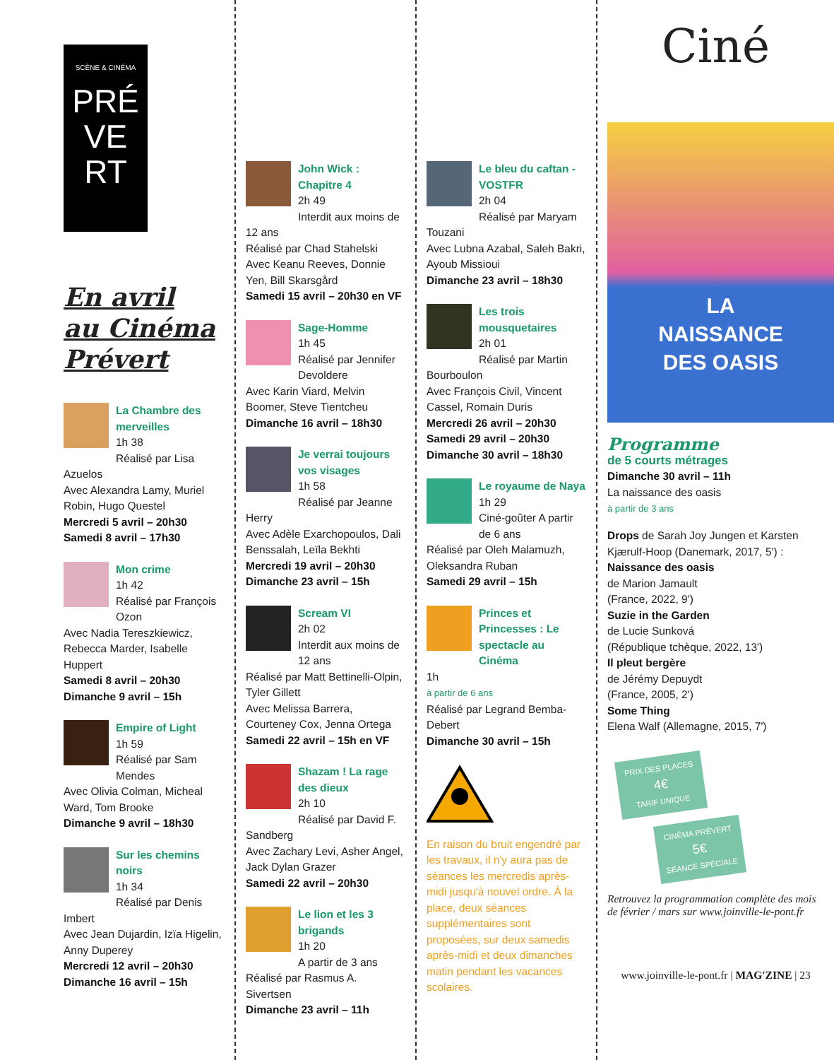SCÈNE & CINÉMA
PRÉ
VE
RT
En avril
au Cinéma
Prévert
La Chambre des merveilles
1h 38
Réalisé par Lisa Azuelos
Avec Alexandra Lamy, Muriel Robin, Hugo Questel
Mercredi 5 avril – 20h30
Samedi 8 avril – 17h30
Mon crime
1h 42
Réalisé par François Ozon
Avec Nadia Tereszkiewicz, Rebecca Marder, Isabelle Huppert
Samedi 8 avril – 20h30
Dimanche 9 avril – 15h
Empire of Light
1h 59
Réalisé par Sam Mendes
Avec Olivia Colman, Micheal Ward, Tom Brooke
Dimanche 9 avril – 18h30
Sur les chemins noirs
1h 34
Réalisé par Denis Imbert
Avec Jean Dujardin, Izïa Higelin, Anny Duperey
Mercredi 12 avril – 20h30
Dimanche 16 avril – 15h
John Wick : Chapitre 4
2h 49
Interdit aux moins de 12 ans
Réalisé par Chad Stahelski
Avec Keanu Reeves, Donnie Yen, Bill Skarsgård
Samedi 15 avril – 20h30 en VF
Sage-Homme
1h 45
Réalisé par Jennifer Devoldere
Avec Karin Viard, Melvin Boomer, Steve Tientcheu
Dimanche 16 avril – 18h30
Je verrai toujours vos visages
1h 58
Réalisé par Jeanne Herry
Avec Adèle Exarchopoulos, Dali Benssalah, Leïla Bekhti
Mercredi 19 avril – 20h30
Dimanche 23 avril – 15h
Scream VI
2h 02
Interdit aux moins de 12 ans
Réalisé par Matt Bettinelli-Olpin, Tyler Gillett
Avec Melissa Barrera, Courteney Cox, Jenna Ortega
Samedi 22 avril – 15h en VF
Shazam ! La rage des dieux
2h 10
Réalisé par David F. Sandberg
Avec Zachary Levi, Asher Angel, Jack Dylan Grazer
Samedi 22 avril – 20h30
Le lion et les 3 brigands
1h 20
A partir de 3 ans
Réalisé par Rasmus A. Sivertsen
Dimanche 23 avril – 11h
Le bleu du caftan - VOSTFR
2h 04
Réalisé par Maryam Touzani
Avec Lubna Azabal, Saleh Bakri, Ayoub Missioui
Dimanche 23 avril – 18h30
Les trois mousquetaires
2h 01
Réalisé par Martin Bourboulon
Avec François Civil, Vincent Cassel, Romain Duris
Mercredi 26 avril – 20h30
Samedi 29 avril – 20h30
Dimanche 30 avril – 18h30
Le royaume de Naya
1h 29
Ciné-goûter A partir de 6 ans
Réalisé par Oleh Malamuzh, Oleksandra Ruban
Samedi 29 avril – 15h
Princes et Princesses : Le spectacle au Cinéma
1h
à partir de 6 ans
Réalisé par Legrand Bemba-Debert
Dimanche 30 avril – 15h
En raison du bruit engendré par les travaux, il n'y aura pas de séances les mercredis après-midi jusqu'à nouvel ordre. À la place, deux séances supplémentaires sont proposées, sur deux samedis après-midi et deux dimanches matin pendant les vacances scolaires.
Ciné
LA
NAISSANCE
DES OASIS
Programme
de 5 courts métrages
Dimanche 30 avril – 11h
La naissance des oasis
à partir de 3 ans
Drops de Sarah Joy Jungen et Karsten Kjærulf-Hoop (Danemark, 2017, 5') :
Naissance des oasis
de Marion Jamault
(France, 2022, 9')
Suzie in the Garden
de Lucie Sunková
(République tchèque, 2022, 13')
Il pleut bergère
de Jérémy Depuydt
(France, 2005, 2')
Some Thing
Elena Walf (Allemagne, 2015, 7')
PRIX DES PLACES
4€
TARIF UNIQUE
CINÉMA PRÉVERT
5€
SÉANCE SPÉCIALE
Retrouvez la programmation complète des mois de février / mars sur www.joinville-le-pont.fr
www.joinville-le-pont.fr | MAG'ZINE | 23